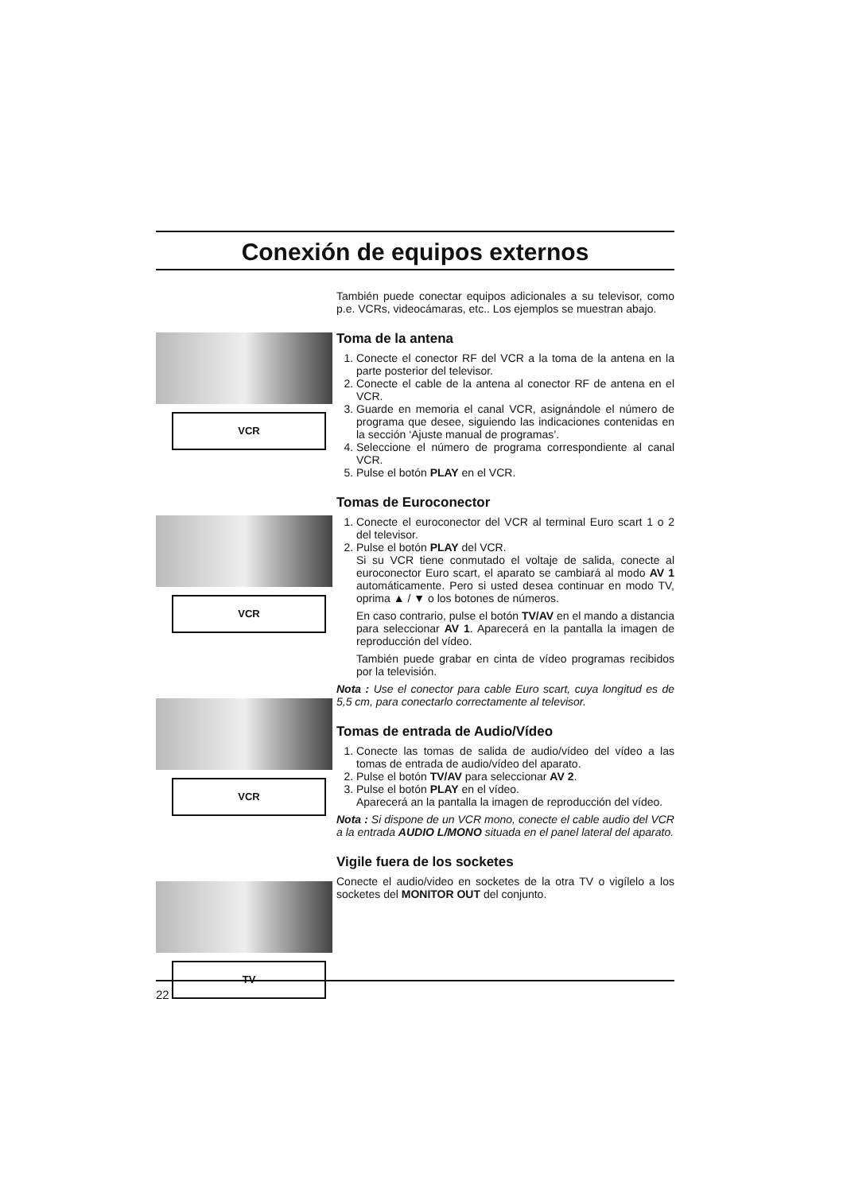Conexión de equipos externos
VCR
VCR
VCR
TV
También puede conectar equipos adicionales a su televisor, como p.e. VCRs, videocámaras, etc.. Los ejemplos se muestran abajo.
Toma de la antena
1. Conecte el conector RF del VCR a la toma de la antena en la parte posterior del televisor.
2. Conecte el cable de la antena al conector RF de antena en el VCR.
3. Guarde en memoria el canal VCR, asignándole el número de programa que desee, siguiendo las indicaciones contenidas en la sección ‘Ajuste manual de programas’.
4. Seleccione el número de programa correspondiente al canal VCR.
5. Pulse el botón PLAY en el VCR.
Tomas de Euroconector
1. Conecte el euroconector del VCR al terminal Euro scart 1 o 2 del televisor.
2. Pulse el botón PLAY del VCR.
Si su VCR tiene conmutado el voltaje de salida, conecte al euroconector Euro scart, el aparato se cambiará al modo AV 1 automáticamente. Pero si usted desea continuar en modo TV, oprima ▲ / ▼ o los botones de números.
En caso contrario, pulse el botón TV/AV en el mando a distancia para seleccionar AV 1. Aparecerá en la pantalla la imagen de reproducción del vídeo.
También puede grabar en cinta de vídeo programas recibidos por la televisión.
Nota : Use el conector para cable Euro scart, cuya longitud es de 5,5 cm, para conectarlo correctamente al televisor.
Tomas de entrada de Audio/Vídeo
1. Conecte las tomas de salida de audio/vídeo del vídeo a las tomas de entrada de audio/vídeo del aparato.
2. Pulse el botón TV/AV para seleccionar AV 2.
3. Pulse el botón PLAY en el vídeo.
Aparecerá an la pantalla la imagen de reproducción del vídeo.
Nota : Si dispone de un VCR mono, conecte el cable audio del VCR a la entrada AUDIO L/MONO situada en el panel lateral del aparato.
Vigile fuera de los socketes
Conecte el audio/video en socketes de la otra TV o vigílelo a los socketes del MONITOR OUT del conjunto.
22